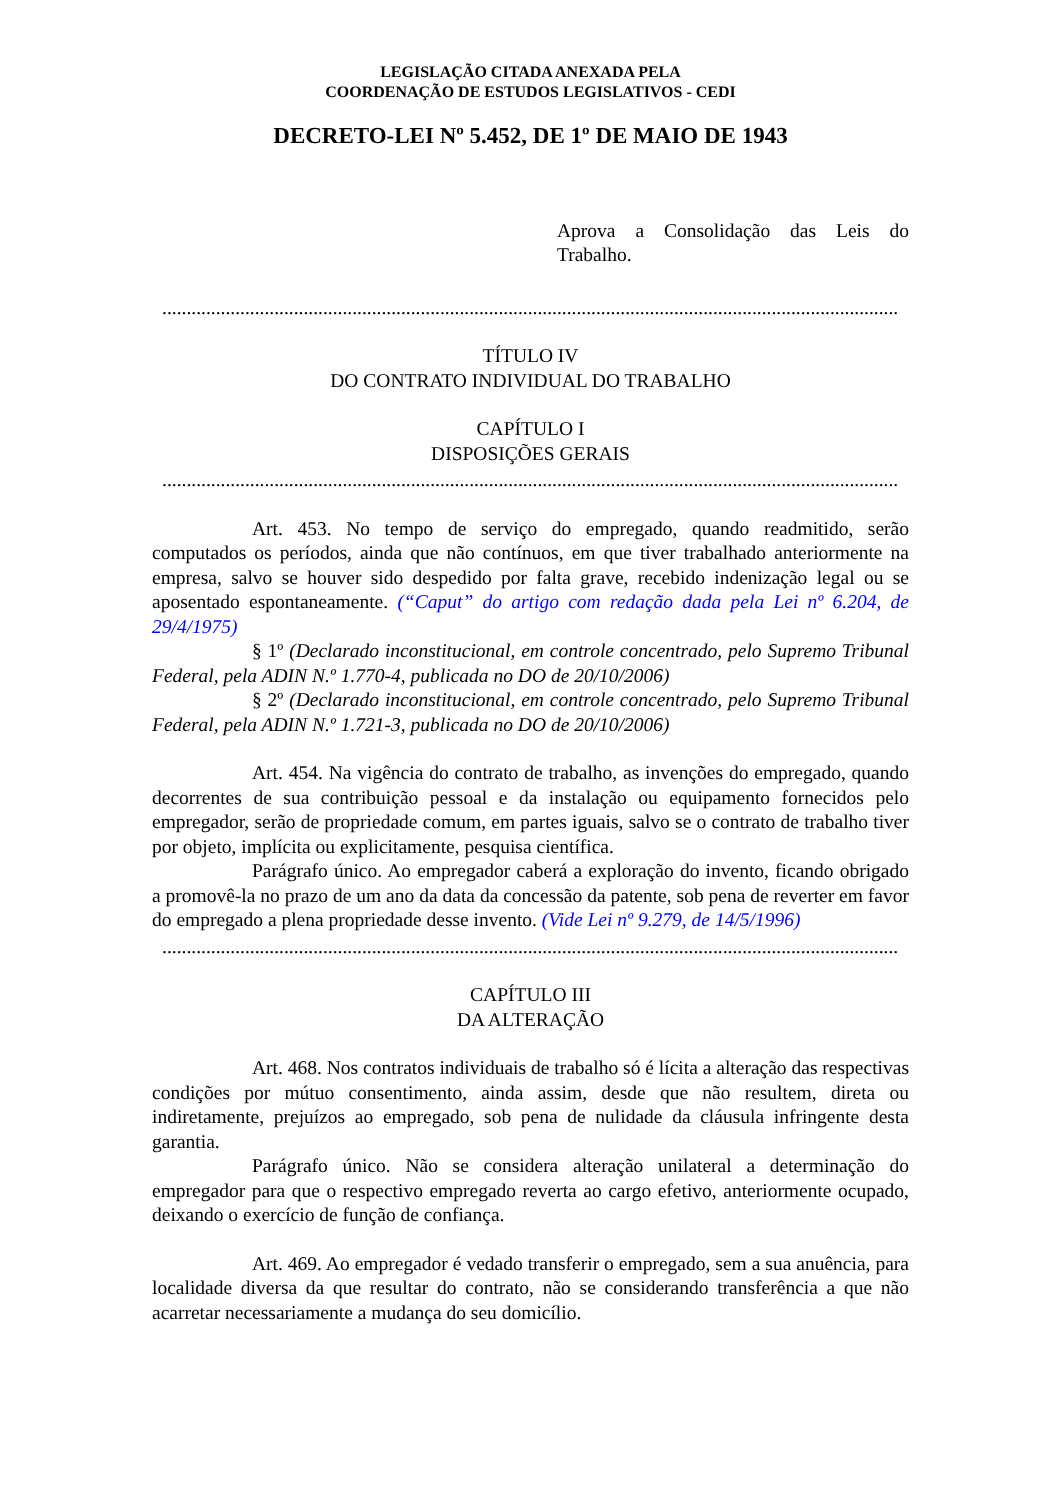LEGISLAÇÃO CITADA ANEXADA PELA
COORDENAÇÃO DE ESTUDOS LEGISLATIVOS - CEDI
DECRETO-LEI Nº 5.452, DE 1º DE MAIO DE 1943
Aprova a Consolidação das Leis do Trabalho.
.........................................................................................................................................................
TÍTULO IV
DO CONTRATO INDIVIDUAL DO TRABALHO
CAPÍTULO I
DISPOSIÇÕES GERAIS
.........................................................................................................................................................
Art. 453. No tempo de serviço do empregado, quando readmitido, serão computados os períodos, ainda que não contínuos, em que tiver trabalhado anteriormente na empresa, salvo se houver sido despedido por falta grave, recebido indenização legal ou se aposentado espontaneamente. (“Caput” do artigo com redação dada pela Lei nº 6.204, de 29/4/1975)
§ 1º (Declarado inconstitucional, em controle concentrado, pelo Supremo Tribunal Federal, pela ADIN N.º 1.770-4, publicada no DO de 20/10/2006)
§ 2º (Declarado inconstitucional, em controle concentrado, pelo Supremo Tribunal Federal, pela ADIN N.º 1.721-3, publicada no DO de 20/10/2006)
Art. 454. Na vigência do contrato de trabalho, as invenções do empregado, quando decorrentes de sua contribuição pessoal e da instalação ou equipamento fornecidos pelo empregador, serão de propriedade comum, em partes iguais, salvo se o contrato de trabalho tiver por objeto, implícita ou explicitamente, pesquisa científica.
Parágrafo único. Ao empregador caberá a exploração do invento, ficando obrigado a promovê-la no prazo de um ano da data da concessão da patente, sob pena de reverter em favor do empregado a plena propriedade desse invento. (Vide Lei nº 9.279, de 14/5/1996)
.........................................................................................................................................................
CAPÍTULO III
DA ALTERAÇÃO
Art. 468. Nos contratos individuais de trabalho só é lícita a alteração das respectivas condições por mútuo consentimento, ainda assim, desde que não resultem, direta ou indiretamente, prejuízos ao empregado, sob pena de nulidade da cláusula infringente desta garantia.
Parágrafo único. Não se considera alteração unilateral a determinação do empregador para que o respectivo empregado reverta ao cargo efetivo, anteriormente ocupado, deixando o exercício de função de confiança.
Art. 469. Ao empregador é vedado transferir o empregado, sem a sua anuência, para localidade diversa da que resultar do contrato, não se considerando transferência a que não acarretar necessariamente a mudança do seu domicílio.